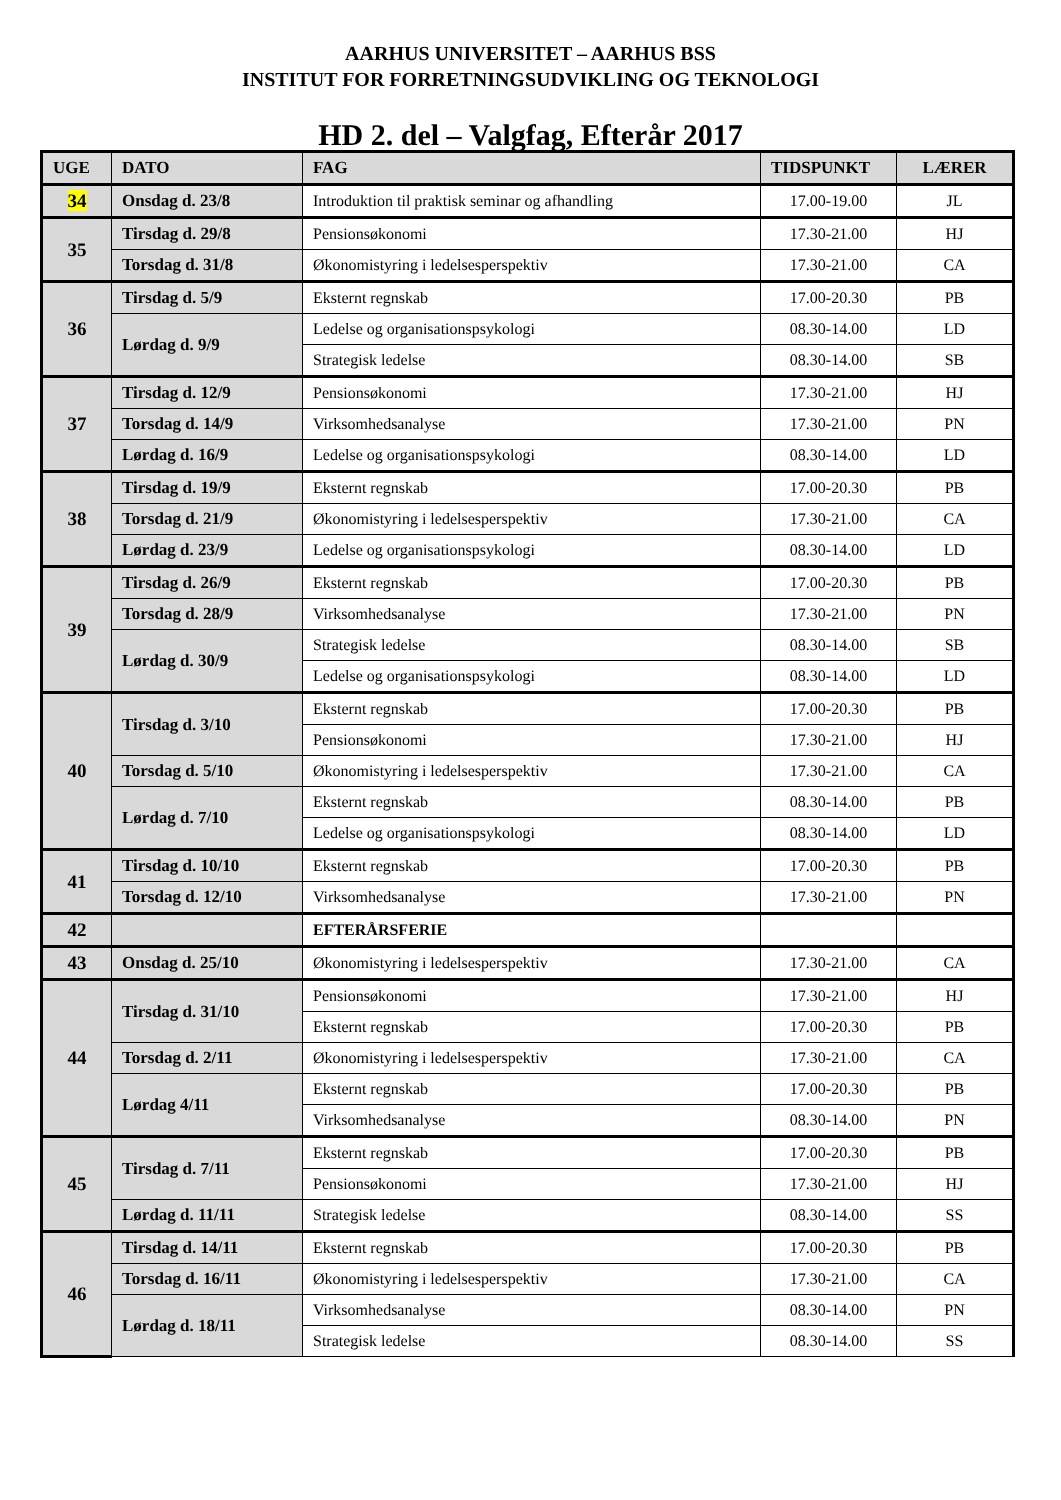AARHUS UNIVERSITET – AARHUS BSS
INSTITUT FOR FORRETNINGSUDVIKLING OG TEKNOLOGI
HD 2. del – Valgfag, Efterår 2017
| UGE | DATO | FAG | TIDSPUNKT | LÆRER |
| --- | --- | --- | --- | --- |
| 34 | Onsdag d. 23/8 | Introduktion til praktisk seminar og afhandling | 17.00-19.00 | JL |
| 35 | Tirsdag d. 29/8 | Pensionsøkonomi | 17.30-21.00 | HJ |
| | Torsdag d. 31/8 | Økonomistyring i ledelsesperspektiv | 17.30-21.00 | CA |
| 36 | Tirsdag d. 5/9 | Eksternt regnskab | 17.00-20.30 | PB |
| | Lørdag d. 9/9 | Ledelse og organisationspsykologi | 08.30-14.00 | LD |
| | | Strategisk ledelse | 08.30-14.00 | SB |
| 37 | Tirsdag d. 12/9 | Pensionsøkonomi | 17.30-21.00 | HJ |
| | Torsdag d. 14/9 | Virksomhedsanalyse | 17.30-21.00 | PN |
| | Lørdag d. 16/9 | Ledelse og organisationspsykologi | 08.30-14.00 | LD |
| 38 | Tirsdag d. 19/9 | Eksternt regnskab | 17.00-20.30 | PB |
| | Torsdag d. 21/9 | Økonomistyring i ledelsesperspektiv | 17.30-21.00 | CA |
| | Lørdag d. 23/9 | Ledelse og organisationspsykologi | 08.30-14.00 | LD |
| 39 | Tirsdag d. 26/9 | Eksternt regnskab | 17.00-20.30 | PB |
| | Torsdag d. 28/9 | Virksomhedsanalyse | 17.30-21.00 | PN |
| | Lørdag d. 30/9 | Strategisk ledelse | 08.30-14.00 | SB |
| | | Ledelse og organisationspsykologi | 08.30-14.00 | LD |
| 40 | Tirsdag d. 3/10 | Eksternt regnskab | 17.00-20.30 | PB |
| | | Pensionsøkonomi | 17.30-21.00 | HJ |
| | Torsdag d. 5/10 | Økonomistyring i ledelsesperspektiv | 17.30-21.00 | CA |
| | Lørdag d. 7/10 | Eksternt regnskab | 08.30-14.00 | PB |
| | | Ledelse og organisationspsykologi | 08.30-14.00 | LD |
| 41 | Tirsdag d. 10/10 | Eksternt regnskab | 17.00-20.30 | PB |
| | Torsdag d. 12/10 | Virksomhedsanalyse | 17.30-21.00 | PN |
| 42 | | EFTERÅRSFERIE | | |
| 43 | Onsdag d. 25/10 | Økonomistyring i ledelsesperspektiv | 17.30-21.00 | CA |
| 44 | Tirsdag d. 31/10 | Pensionsøkonomi | 17.30-21.00 | HJ |
| | | Eksternt regnskab | 17.00-20.30 | PB |
| | Torsdag d. 2/11 | Økonomistyring i ledelsesperspektiv | 17.30-21.00 | CA |
| | Lørdag 4/11 | Eksternt regnskab | 17.00-20.30 | PB |
| | | Virksomhedsanalyse | 08.30-14.00 | PN |
| 45 | Tirsdag d. 7/11 | Eksternt regnskab | 17.00-20.30 | PB |
| | | Pensionsøkonomi | 17.30-21.00 | HJ |
| | Lørdag d. 11/11 | Strategisk ledelse | 08.30-14.00 | SS |
| 46 | Tirsdag d. 14/11 | Eksternt regnskab | 17.00-20.30 | PB |
| | Torsdag d. 16/11 | Økonomistyring i ledelsesperspektiv | 17.30-21.00 | CA |
| | Lørdag d. 18/11 | Virksomhedsanalyse | 08.30-14.00 | PN |
| | | Strategisk ledelse | 08.30-14.00 | SS |